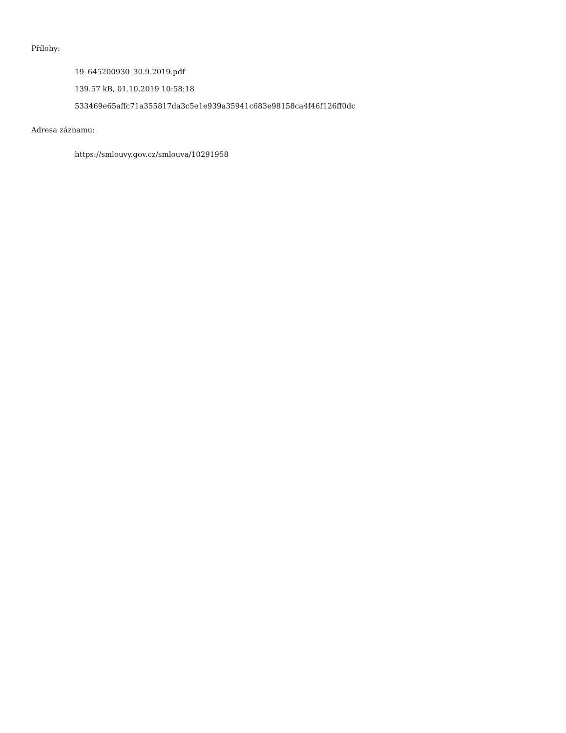Přílohy:
19_645200930_30.9.2019.pdf
139.57 kB, 01.10.2019 10:58:18
533469e65affc71a355817da3c5e1e939a35941c683e98158ca4f46f126ff0dc
Adresa záznamu:
https://smlouvy.gov.cz/smlouva/10291958